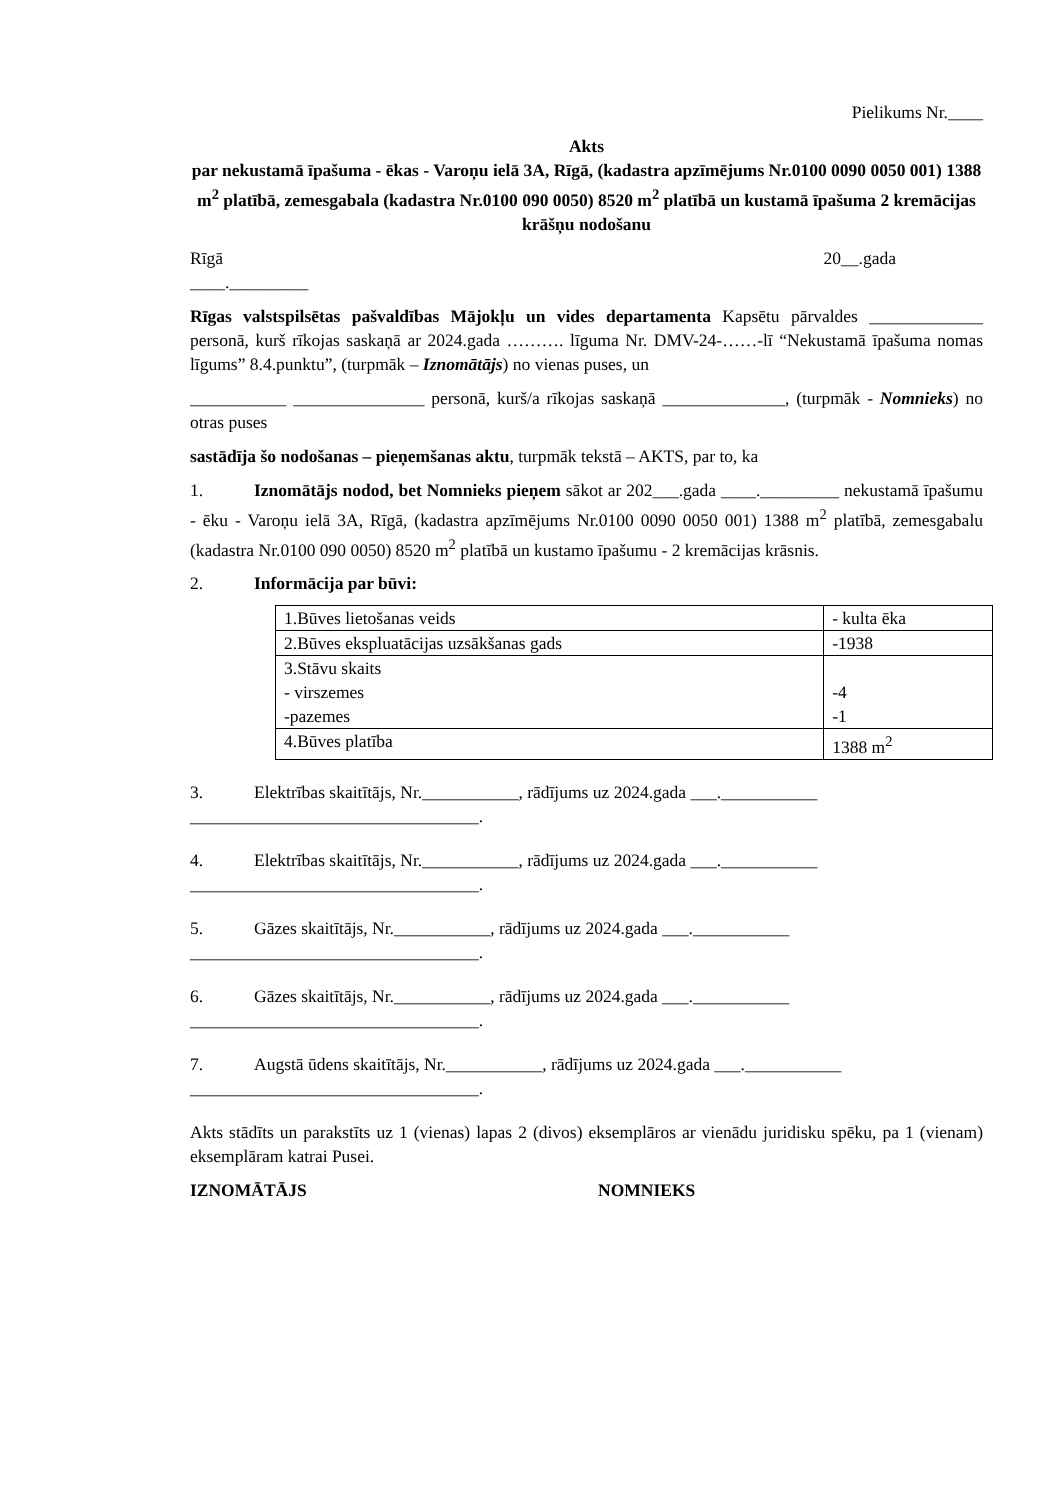Pielikums Nr.____
Akts
par nekustamā īpašuma - ēkas - Varoņu ielā 3A, Rīgā, (kadastra apzīmējums Nr.0100 0090 0050 001) 1388 m<sup>2</sup> platībā, zemesgabala (kadastra Nr.0100 090 0050) 8520 m<sup>2</sup> platībā un kustamā īpašuma 2 kremācijas krāšņu nodošanu
Rīgā 20__.gada
____._________
Rīgas valstspilsētas pašvaldības Mājokļu un vides departamenta Kapsētu pārvaldes _____________ personā, kurš rīkojas saskaņā ar 2024.gada ………. līguma Nr. DMV-24-……-lī “Nekustamā īpašuma nomas līgums” 8.4.punktu”, (turpmāk – Iznomātājs) no vienas puses, un
___________ _______________ personā, kurš/a rīkojas saskaņā ______________, (turpmāk - Nomnieks) no otras puses
sastādīja šo nodošanas – pieņemšanas aktu, turpmāk tekstā – AKTS, par to, ka
1. Iznomātājs nodod, bet Nomnieks pieņem sākot ar 202___.gada ____._________ nekustamā īpašumu - ēku - Varoņu ielā 3A, Rīgā, (kadastra apzīmējums Nr.0100 0090 0050 001) 1388 m<sup>2</sup> platībā, zemesgabalu (kadastra Nr.0100 090 0050) 8520 m<sup>2</sup> platībā un kustamo īpašumu - 2 kremācijas krāsnis.
2. Informācija par būvi:
| 1.Būves lietošanas veids | - kulta ēka |
| 2.Būves ekspluatācijas uzsākšanas gads | -1938 |
| 3.Stāvu skaits - virszemes -pazemes | -4 -1 |
| 4.Būves platība | 1388 m<sup>2</sup> |
3. Elektrības skaitītājs, Nr.___________, rādījums uz 2024.gada ___.___________
_________________________________.
4. Elektrības skaitītājs, Nr.___________, rādījums uz 2024.gada ___.___________
_________________________________.
5. Gāzes skaitītājs, Nr.___________, rādījums uz 2024.gada ___.___________
_________________________________.
6. Gāzes skaitītājs, Nr.___________, rādījums uz 2024.gada ___.___________
_________________________________.
7. Augstā ūdens skaitītājs, Nr.___________, rādījums uz 2024.gada ___.___________
_________________________________.
Akts stādīts un parakstīts uz 1 (vienas) lapas 2 (divos) eksemplāros ar vienādu juridisku spēku, pa 1 (vienam) eksemplāram katrai Pusei.
IZNOMĀTĀJS NOMNIEKS